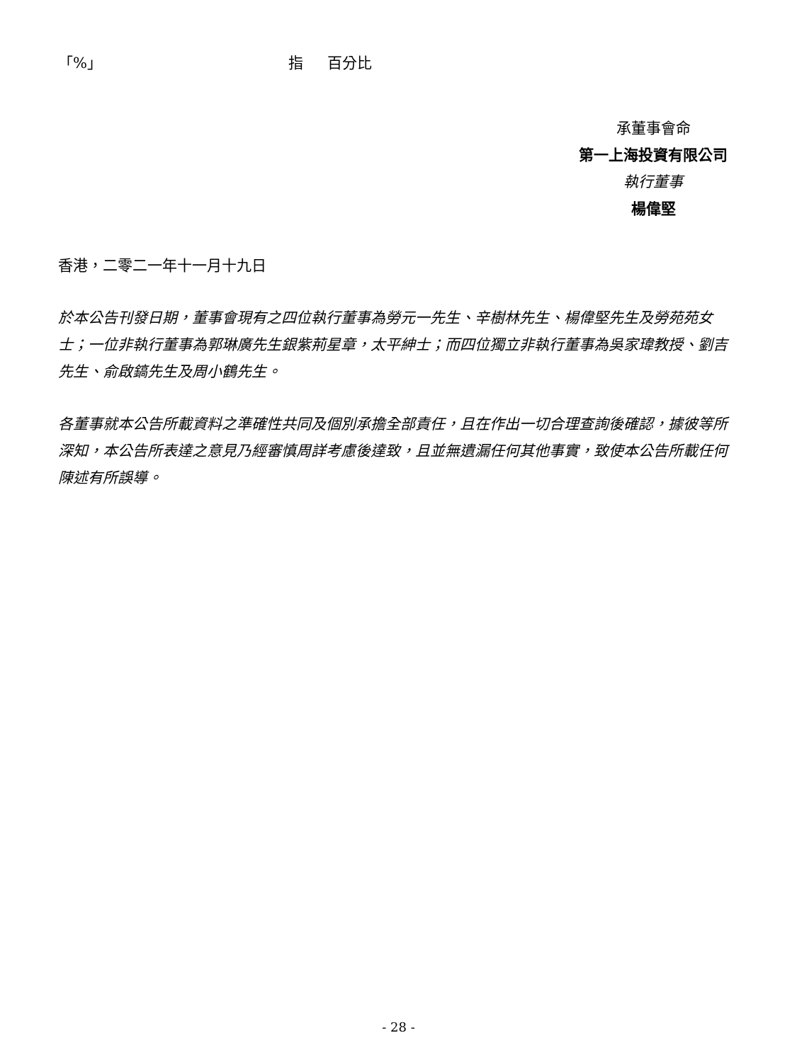「%」 指 百分比
承董事會命
第一上海投資有限公司
執行董事
楊偉堅
香港，二零二一年十一月十九日
於本公告刊發日期，董事會現有之四位執行董事為勞元一先生、辛樹林先生、楊偉堅先生及勞苑苑女士；一位非執行董事為郭琳廣先生銀紫荊星章，太平紳士；而四位獨立非執行董事為吳家瑋教授、劉吉先生、俞啟鎬先生及周小鶴先生。
各董事就本公告所載資料之準確性共同及個別承擔全部責任，且在作出一切合理查詢後確認，據彼等所深知，本公告所表達之意見乃經審慎周詳考慮後達致，且並無遺漏任何其他事實，致使本公告所載任何陳述有所誤導。
- 28 -